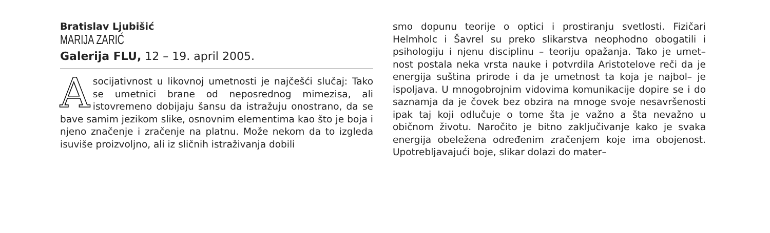Bratislav Ljubišić
MARIJA ZARIĆ
Galerija FLU, 12 – 19. april 2005.
Asocijativnost u likovnoj umetnosti je najčešći slučaj: Tako se umetnici brane od neposrednog mimezisa, ali istovremeno dobijaju šansu da istražuju onostrano, da se bave samim jezikom slike, osnovnim elementima kao što je boja i njeno značenje i zračenje na platnu. Može nekom da to izgleda isuviše proizvoljno, ali iz sličnih istraživanja dobili
smo dopunu teorije o optici i prostiranju svetlosti. Fizičari Helmholc i Šavrel su preko slikarstva neophodno obogatili i psihologiju i njenu disciplinu – teoriju opažanja. Tako je umet– nost postala neka vrsta nauke i potvrdila Aristotelove reči da je energija suština prirode i da je umetnost ta koja je najbol– je ispoljava. U mnogobrojnim vidovima komunikacije dopire se i do saznamja da je čovek bez obzira na mnoge svoje nesavršenosti ipak taj koji odlučuje o tome šta je važno a šta nevažno u običnom životu. Naročito je bitno zaključivanje kako je svaka energija obeležena određenim zračenjem koje ima obojenost. Upotrebljavajući boje, slikar dolazi do mater–